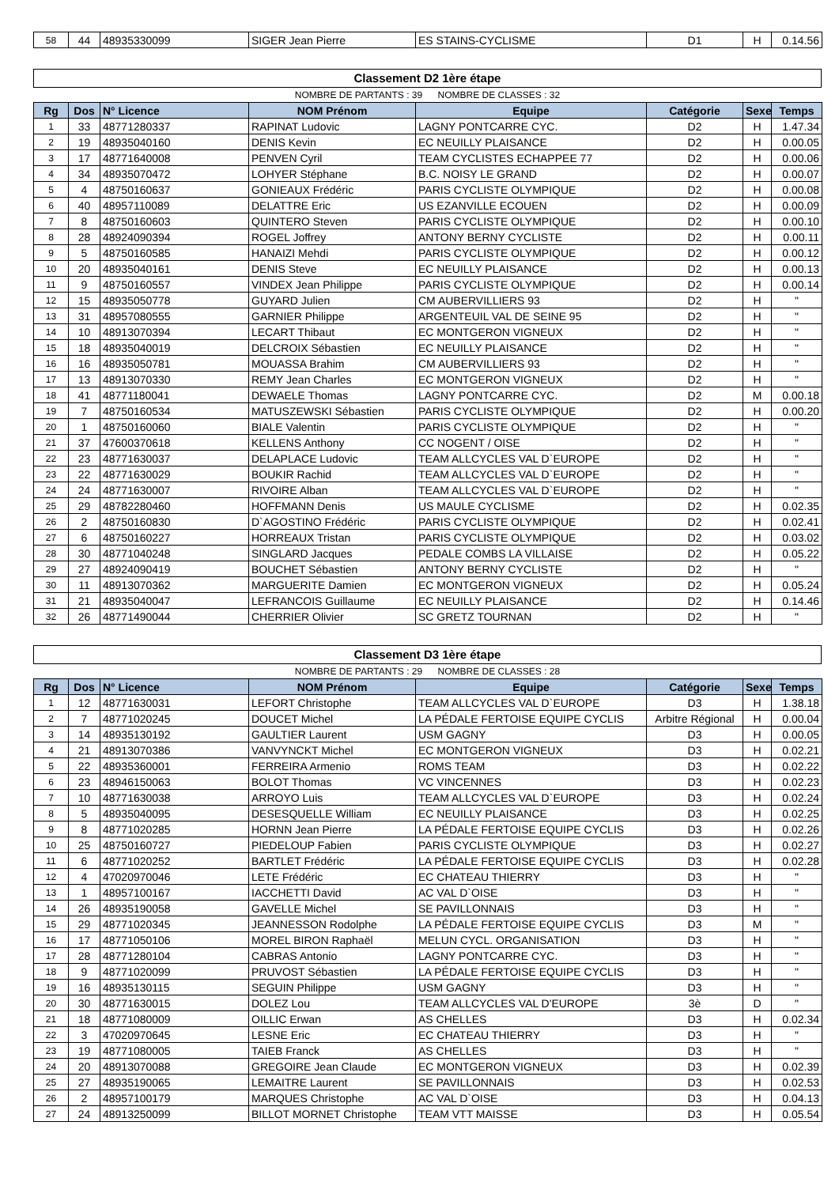| 58 | 44 | 48935330099 | SIGER Jean Pierre | ES STAINS-CYCLISME | D1 | H | 0.14.56 |
Classement D2 1ère étape
NOMBRE DE PARTANTS : 39 NOMBRE DE CLASSES : 32
| Rg | Dos | N° Licence | NOM Prénom | Equipe | Catégorie | Sexe | Temps |
| --- | --- | --- | --- | --- | --- | --- | --- |
| 1 | 33 | 48771280337 | RAPINAT Ludovic | LAGNY PONTCARRE CYC. | D2 | H | 1.47.34 |
| 2 | 19 | 48935040160 | DENIS Kevin | EC NEUILLY PLAISANCE | D2 | H | 0.00.05 |
| 3 | 17 | 48771640008 | PENVEN Cyril | TEAM CYCLISTES ECHAPPEE 77 | D2 | H | 0.00.06 |
| 4 | 34 | 48935070472 | LOHYER Stéphane | B.C. NOISY LE GRAND | D2 | H | 0.00.07 |
| 5 | 4 | 48750160637 | GONIEAUX Frédéric | PARIS CYCLISTE OLYMPIQUE | D2 | H | 0.00.08 |
| 6 | 40 | 48957110089 | DELATTRE Eric | US EZANVILLE ECOUEN | D2 | H | 0.00.09 |
| 7 | 8 | 48750160603 | QUINTERO Steven | PARIS CYCLISTE OLYMPIQUE | D2 | H | 0.00.10 |
| 8 | 28 | 48924090394 | ROGEL Joffrey | ANTONY BERNY CYCLISTE | D2 | H | 0.00.11 |
| 9 | 5 | 48750160585 | HANAIZI Mehdi | PARIS CYCLISTE OLYMPIQUE | D2 | H | 0.00.12 |
| 10 | 20 | 48935040161 | DENIS Steve | EC NEUILLY PLAISANCE | D2 | H | 0.00.13 |
| 11 | 9 | 48750160557 | VINDEX Jean Philippe | PARIS CYCLISTE OLYMPIQUE | D2 | H | 0.00.14 |
| 12 | 15 | 48935050778 | GUYARD Julien | CM AUBERVILLIERS 93 | D2 | H | " |
| 13 | 31 | 48957080555 | GARNIER Philippe | ARGENTEUIL VAL DE SEINE 95 | D2 | H | " |
| 14 | 10 | 48913070394 | LECART Thibaut | EC MONTGERON VIGNEUX | D2 | H | " |
| 15 | 18 | 48935040019 | DELCROIX Sébastien | EC NEUILLY PLAISANCE | D2 | H | " |
| 16 | 16 | 48935050781 | MOUASSA Brahim | CM AUBERVILLIERS 93 | D2 | H | " |
| 17 | 13 | 48913070330 | REMY Jean Charles | EC MONTGERON VIGNEUX | D2 | H | " |
| 18 | 41 | 48771180041 | DEWAELE Thomas | LAGNY PONTCARRE CYC. | D2 | M | 0.00.18 |
| 19 | 7 | 48750160534 | MATUSZEWSKI Sébastien | PARIS CYCLISTE OLYMPIQUE | D2 | H | 0.00.20 |
| 20 | 1 | 48750160060 | BIALE Valentin | PARIS CYCLISTE OLYMPIQUE | D2 | H | " |
| 21 | 37 | 47600370618 | KELLENS Anthony | CC NOGENT / OISE | D2 | H | " |
| 22 | 23 | 48771630037 | DELAPLACE Ludovic | TEAM ALLCYCLES VAL D`EUROPE | D2 | H | " |
| 23 | 22 | 48771630029 | BOUKIR Rachid | TEAM ALLCYCLES VAL D`EUROPE | D2 | H | " |
| 24 | 24 | 48771630007 | RIVOIRE Alban | TEAM ALLCYCLES VAL D`EUROPE | D2 | H | " |
| 25 | 29 | 48782280460 | HOFFMANN Denis | US MAULE CYCLISME | D2 | H | 0.02.35 |
| 26 | 2 | 48750160830 | D`AGOSTINO Frédéric | PARIS CYCLISTE OLYMPIQUE | D2 | H | 0.02.41 |
| 27 | 6 | 48750160227 | HORREAUX Tristan | PARIS CYCLISTE OLYMPIQUE | D2 | H | 0.03.02 |
| 28 | 30 | 48771040248 | SINGLARD Jacques | PEDALE COMBS LA VILLAISE | D2 | H | 0.05.22 |
| 29 | 27 | 48924090419 | BOUCHET Sébastien | ANTONY BERNY CYCLISTE | D2 | H | " |
| 30 | 11 | 48913070362 | MARGUERITE Damien | EC MONTGERON VIGNEUX | D2 | H | 0.05.24 |
| 31 | 21 | 48935040047 | LEFRANCOIS Guillaume | EC NEUILLY PLAISANCE | D2 | H | 0.14.46 |
| 32 | 26 | 48771490044 | CHERRIER Olivier | SC GRETZ TOURNAN | D2 | H | " |
Classement D3 1ère étape
NOMBRE DE PARTANTS : 29 NOMBRE DE CLASSES : 28
| Rg | Dos | N° Licence | NOM Prénom | Equipe | Catégorie | Sexe | Temps |
| --- | --- | --- | --- | --- | --- | --- | --- |
| 1 | 12 | 48771630031 | LEFORT Christophe | TEAM ALLCYCLES VAL D`EUROPE | D3 | H | 1.38.18 |
| 2 | 7 | 48771020245 | DOUCET Michel | LA PÉDALE FERTOISE EQUIPE CYCLIS | Arbitre Régional | H | 0.00.04 |
| 3 | 14 | 48935130192 | GAULTIER Laurent | USM GAGNY | D3 | H | 0.00.05 |
| 4 | 21 | 48913070386 | VANVYNCKT Michel | EC MONTGERON VIGNEUX | D3 | H | 0.02.21 |
| 5 | 22 | 48935360001 | FERREIRA Armenio | ROMS TEAM | D3 | H | 0.02.22 |
| 6 | 23 | 48946150063 | BOLOT Thomas | VC VINCENNES | D3 | H | 0.02.23 |
| 7 | 10 | 48771630038 | ARROYO Luis | TEAM ALLCYCLES VAL D`EUROPE | D3 | H | 0.02.24 |
| 8 | 5 | 48935040095 | DESESQUELLE William | EC NEUILLY PLAISANCE | D3 | H | 0.02.25 |
| 9 | 8 | 48771020285 | HORNN Jean Pierre | LA PÉDALE FERTOISE EQUIPE CYCLIS | D3 | H | 0.02.26 |
| 10 | 25 | 48750160727 | PIEDELOUP Fabien | PARIS CYCLISTE OLYMPIQUE | D3 | H | 0.02.27 |
| 11 | 6 | 48771020252 | BARTLET Frédéric | LA PÉDALE FERTOISE EQUIPE CYCLIS | D3 | H | 0.02.28 |
| 12 | 4 | 47020970046 | LETE Frédéric | EC CHATEAU THIERRY | D3 | H | " |
| 13 | 1 | 48957100167 | IACCHETTI David | AC VAL D`OISE | D3 | H | " |
| 14 | 26 | 48935190058 | GAVELLE Michel | SE PAVILLONNAIS | D3 | H | " |
| 15 | 29 | 48771020345 | JEANNESSON Rodolphe | LA PÉDALE FERTOISE EQUIPE CYCLIS | D3 | M | " |
| 16 | 17 | 48771050106 | MOREL BIRON Raphaël | MELUN CYCL. ORGANISATION | D3 | H | " |
| 17 | 28 | 48771280104 | CABRAS Antonio | LAGNY PONTCARRE CYC. | D3 | H | " |
| 18 | 9 | 48771020099 | PRUVOST Sébastien | LA PÉDALE FERTOISE EQUIPE CYCLIS | D3 | H | " |
| 19 | 16 | 48935130115 | SEGUIN Philippe | USM GAGNY | D3 | H | " |
| 20 | 30 | 48771630015 | DOLEZ Lou | TEAM ALLCYCLES VAL D'EUROPE | 3è | D | " |
| 21 | 18 | 48771080009 | OILLIC Erwan | AS CHELLES | D3 | H | 0.02.34 |
| 22 | 3 | 47020970645 | LESNE Eric | EC CHATEAU THIERRY | D3 | H | " |
| 23 | 19 | 48771080005 | TAIEB Franck | AS CHELLES | D3 | H | " |
| 24 | 20 | 48913070088 | GREGOIRE Jean Claude | EC MONTGERON VIGNEUX | D3 | H | 0.02.39 |
| 25 | 27 | 48935190065 | LEMAITRE Laurent | SE PAVILLONNAIS | D3 | H | 0.02.53 |
| 26 | 2 | 48957100179 | MARQUES Christophe | AC VAL D`OISE | D3 | H | 0.04.13 |
| 27 | 24 | 48913250099 | BILLOT MORNET Christophe | TEAM VTT MAISSE | D3 | H | 0.05.54 |